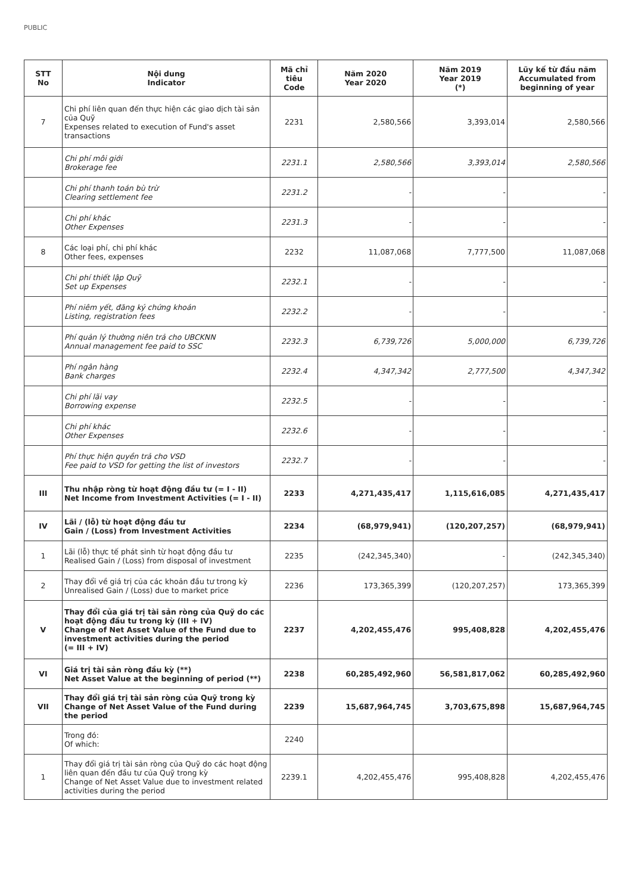PUBLIC
| STT No | Nội dung Indicator | Mã chỉ tiêu Code | Năm 2020 Year 2020 | Năm 2019 Year 2019 (*) | Lũy kế từ đầu năm Accumulated from beginning of year |
| --- | --- | --- | --- | --- | --- |
| 7 | Chi phí liên quan đến thực hiện các giao dịch tài sản của Quỹ Expenses related to execution of Fund's asset transactions | 2231 | 2,580,566 | 3,393,014 | 2,580,566 |
| | Chi phí môi giới Brokerage fee | 2231.1 | 2,580,566 | 3,393,014 | 2,580,566 |
| | Chi phí thanh toán bù trừ Clearing settlement fee | 2231.2 | - | - | - |
| | Chi phí khác Other Expenses | 2231.3 | - | - | - |
| 8 | Các loại phí, chi phí khác Other fees, expenses | 2232 | 11,087,068 | 7,777,500 | 11,087,068 |
| | Chi phí thiết lập Quỹ Set up Expenses | 2232.1 | - | - | - |
| | Phí niêm yết, đăng ký chứng khoán Listing, registration fees | 2232.2 | - | - | - |
| | Phí quản lý thường niên trả cho UBCKNN Annual management fee paid to SSC | 2232.3 | 6,739,726 | 5,000,000 | 6,739,726 |
| | Phí ngân hàng Bank charges | 2232.4 | 4,347,342 | 2,777,500 | 4,347,342 |
| | Chi phí lãi vay Borrowing expense | 2232.5 | - | - | - |
| | Chi phí khác Other Expenses | 2232.6 | - | - | - |
| | Phí thực hiện quyền trả cho VSD Fee paid to VSD for getting the list of investors | 2232.7 | - | - | - |
| III | Thu nhập ròng từ hoạt động đầu tư (= I - II) Net Income from Investment Activities (= I - II) | 2233 | 4,271,435,417 | 1,115,616,085 | 4,271,435,417 |
| IV | Lãi / (lỗ) từ hoạt động đầu tư Gain / (Loss) from Investment Activities | 2234 | (68,979,941) | (120,207,257) | (68,979,941) |
| 1 | Lãi (lỗ) thực tế phát sinh từ hoạt động đầu tư Realised Gain / (Loss) from disposal of investment | 2235 | (242,345,340) | - | (242,345,340) |
| 2 | Thay đổi về giá trị của các khoản đầu tư trong kỳ Unrealised Gain / (Loss) due to market price | 2236 | 173,365,399 | (120,207,257) | 173,365,399 |
| V | Thay đổi của giá trị tài sản ròng của Quỹ do các hoạt động đầu tư trong kỳ (III + IV) Change of Net Asset Value of the Fund due to investment activities during the period (= III + IV) | 2237 | 4,202,455,476 | 995,408,828 | 4,202,455,476 |
| VI | Giá trị tài sản ròng đầu kỳ (**) Net Asset Value at the beginning of period (**) | 2238 | 60,285,492,960 | 56,581,817,062 | 60,285,492,960 |
| VII | Thay đổi giá trị tài sản ròng của Quỹ trong kỳ Change of Net Asset Value of the Fund during the period | 2239 | 15,687,964,745 | 3,703,675,898 | 15,687,964,745 |
| | Trong đó: Of which: | 2240 | | | |
| 1 | Thay đổi giá trị tài sản ròng của Quỹ do các hoạt động liên quan đến đầu tư của Quỹ trong kỳ Change of Net Asset Value due to investment related activities during the period | 2239.1 | 4,202,455,476 | 995,408,828 | 4,202,455,476 |